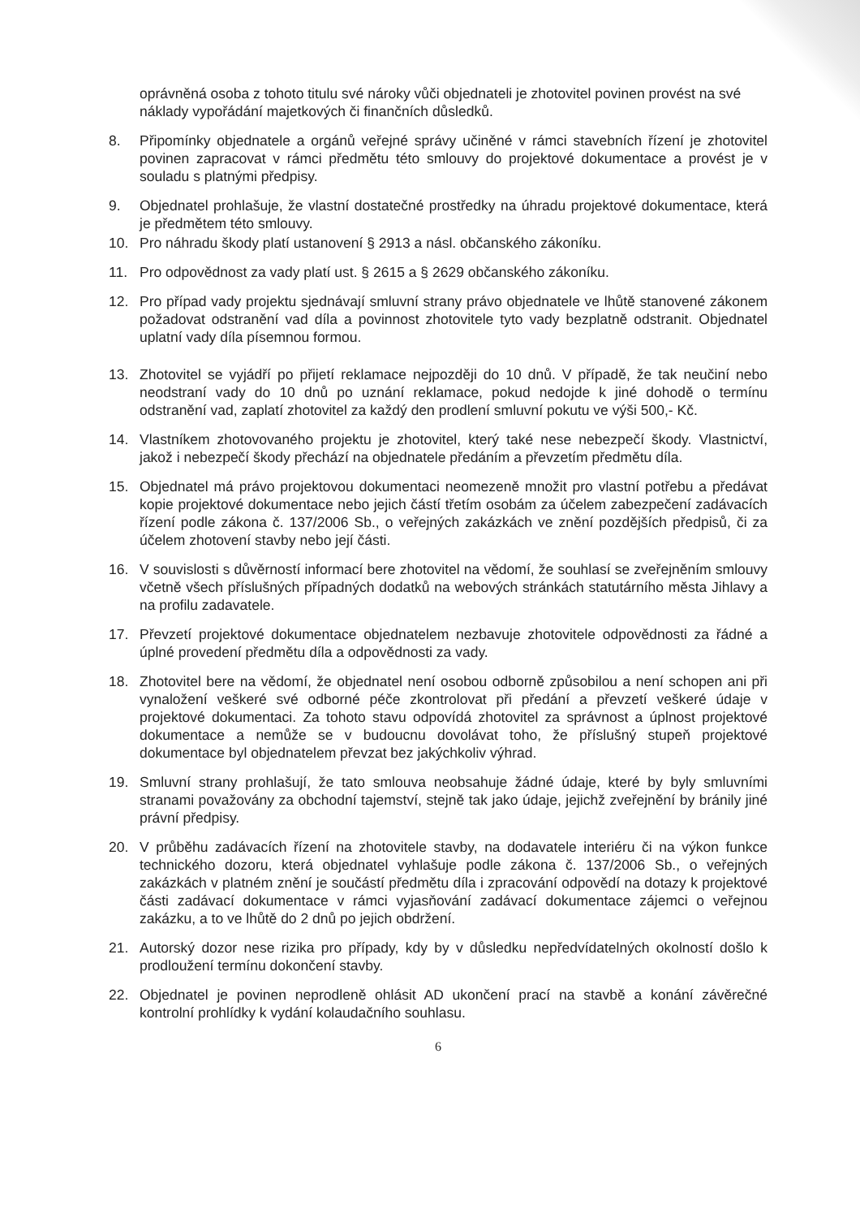oprávněná osoba z tohoto titulu své nároky vůči objednateli je zhotovitel povinen provést na své náklady vypořádání majetkových či finančních důsledků.
8. Připomínky objednatele a orgánů veřejné správy učiněné v rámci stavebních řízení je zhotovitel povinen zapracovat v rámci předmětu této smlouvy do projektové dokumentace a provést je v souladu s platnými předpisy.
9. Objednatel prohlašuje, že vlastní dostatečné prostředky na úhradu projektové dokumentace, která je předmětem této smlouvy.
10. Pro náhradu škody platí ustanovení § 2913 a násl. občanského zákoníku.
11. Pro odpovědnost za vady platí ust. § 2615 a § 2629 občanského zákoníku.
12. Pro případ vady projektu sjednávají smluvní strany právo objednatele ve lhůtě stanovené zákonem požadovat odstranění vad díla a povinnost zhotovitele tyto vady bezplatně odstranit. Objednatel uplatní vady díla písemnou formou.
13. Zhotovitel se vyjádří po přijetí reklamace nejpozději do 10 dnů. V případě, že tak neučiní nebo neodstraní vady do 10 dnů po uznání reklamace, pokud nedojde k jiné dohodě o termínu odstranění vad, zaplatí zhotovitel za každý den prodlení smluvní pokutu ve výši 500,- Kč.
14. Vlastníkem zhotovovaného projektu je zhotovitel, který také nese nebezpečí škody. Vlastnictví, jakož i nebezpečí škody přechází na objednatele předáním a převzetím předmětu díla.
15. Objednatel má právo projektovou dokumentaci neomezeně množit pro vlastní potřebu a předávat kopie projektové dokumentace nebo jejich částí třetím osobám za účelem zabezpečení zadávacích řízení podle zákona č. 137/2006 Sb., o veřejných zakázkách ve znění pozdějších předpisů, či za účelem zhotovení stavby nebo její části.
16. V souvislosti s důvěrností informací bere zhotovitel na vědomí, že souhlasí se zveřejněním smlouvy včetně všech příslušných případných dodatků na webových stránkách statutárního města Jihlavy a na profilu zadavatele.
17. Převzetí projektové dokumentace objednatelem nezbavuje zhotovitele odpovědnosti za řádné a úplné provedení předmětu díla a odpovědnosti za vady.
18. Zhotovitel bere na vědomí, že objednatel není osobou odborně způsobilou a není schopen ani při vynaložení veškeré své odborné péče zkontrolovat při předání a převzetí veškeré údaje v projektové dokumentaci. Za tohoto stavu odpovídá zhotovitel za správnost a úplnost projektové dokumentace a nemůže se v budoucnu dovolávat toho, že příslušný stupeň projektové dokumentace byl objednatelem převzat bez jakýchkoliv výhrad.
19. Smluvní strany prohlašují, že tato smlouva neobsahuje žádné údaje, které by byly smluvními stranami považovány za obchodní tajemství, stejně tak jako údaje, jejichž zveřejnění by bránily jiné právní předpisy.
20. V průběhu zadávacích řízení na zhotovitele stavby, na dodavatele interiéru či na výkon funkce technického dozoru, která objednatel vyhlašuje podle zákona č. 137/2006 Sb., o veřejných zakázkách v platném znění je součástí předmětu díla i zpracování odpovědí na dotazy k projektové části zadávací dokumentace v rámci vyjasňování zadávací dokumentace zájemci o veřejnou zakázku, a to ve lhůtě do 2 dnů po jejich obdržení.
21. Autorský dozor nese rizika pro případy, kdy by v důsledku nepředvídatelných okolností došlo k prodloužení termínu dokončení stavby.
22. Objednatel je povinen neprodleně ohlásit AD ukončení prací na stavbě a konání závěrečné kontrolní prohlídky k vydání kolaudačního souhlasu.
6